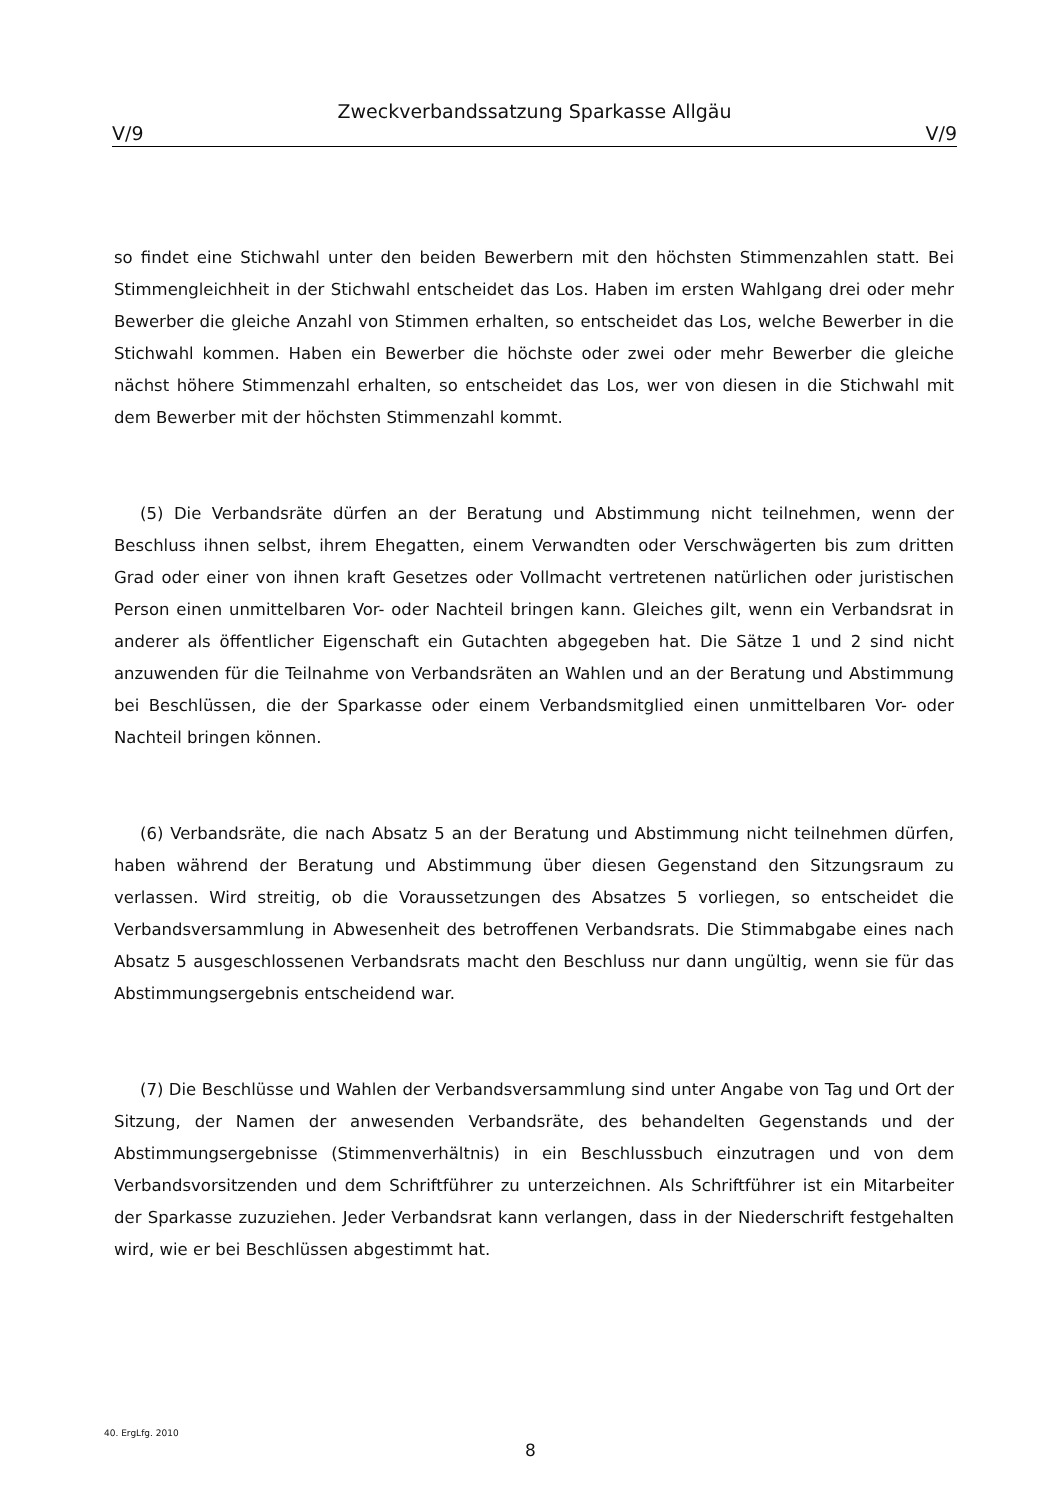Zweckverbandssatzung Sparkasse Allgäu
V/9 V/9
so findet eine Stichwahl unter den beiden Bewerbern mit den höchsten Stimmenzahlen statt. Bei Stimmengleichheit in der Stichwahl entscheidet das Los. Haben im ersten Wahlgang drei oder mehr Bewerber die gleiche Anzahl von Stimmen erhalten, so entscheidet das Los, welche Bewerber in die Stichwahl kommen. Haben ein Bewerber die höchste oder zwei oder mehr Bewerber die gleiche nächst höhere Stimmenzahl erhalten, so entscheidet das Los, wer von diesen in die Stichwahl mit dem Bewerber mit der höchsten Stimmenzahl kommt.
(5) Die Verbandsräte dürfen an der Beratung und Abstimmung nicht teilnehmen, wenn der Beschluss ihnen selbst, ihrem Ehegatten, einem Verwandten oder Verschwägerten bis zum dritten Grad oder einer von ihnen kraft Gesetzes oder Vollmacht vertretenen natürlichen oder juristischen Person einen unmittelbaren Vor- oder Nachteil bringen kann. Gleiches gilt, wenn ein Verbandsrat in anderer als öffentlicher Eigenschaft ein Gutachten abgegeben hat. Die Sätze 1 und 2 sind nicht anzuwenden für die Teilnahme von Verbandsräten an Wahlen und an der Beratung und Abstimmung bei Beschlüssen, die der Sparkasse oder einem Verbandsmitglied einen unmittelbaren Vor- oder Nachteil bringen können.
(6) Verbandsräte, die nach Absatz 5 an der Beratung und Abstimmung nicht teilnehmen dürfen, haben während der Beratung und Abstimmung über diesen Gegenstand den Sitzungsraum zu verlassen. Wird streitig, ob die Voraussetzungen des Absatzes 5 vorliegen, so entscheidet die Verbandsversammlung in Abwesenheit des betroffenen Verbandsrats. Die Stimmabgabe eines nach Absatz 5 ausgeschlossenen Verbandsrats macht den Beschluss nur dann ungültig, wenn sie für das Abstimmungsergebnis entscheidend war.
(7) Die Beschlüsse und Wahlen der Verbandsversammlung sind unter Angabe von Tag und Ort der Sitzung, der Namen der anwesenden Verbandsräte, des behandelten Gegenstands und der Abstimmungsergebnisse (Stimmenverhältnis) in ein Beschlussbuch einzutragen und von dem Verbandsvorsitzenden und dem Schriftführer zu unterzeichnen. Als Schriftführer ist ein Mitarbeiter der Sparkasse zuzuziehen. Jeder Verbandsrat kann verlangen, dass in der Niederschrift festgehalten wird, wie er bei Beschlüssen abgestimmt hat.
40. ErgLfg. 2010
8